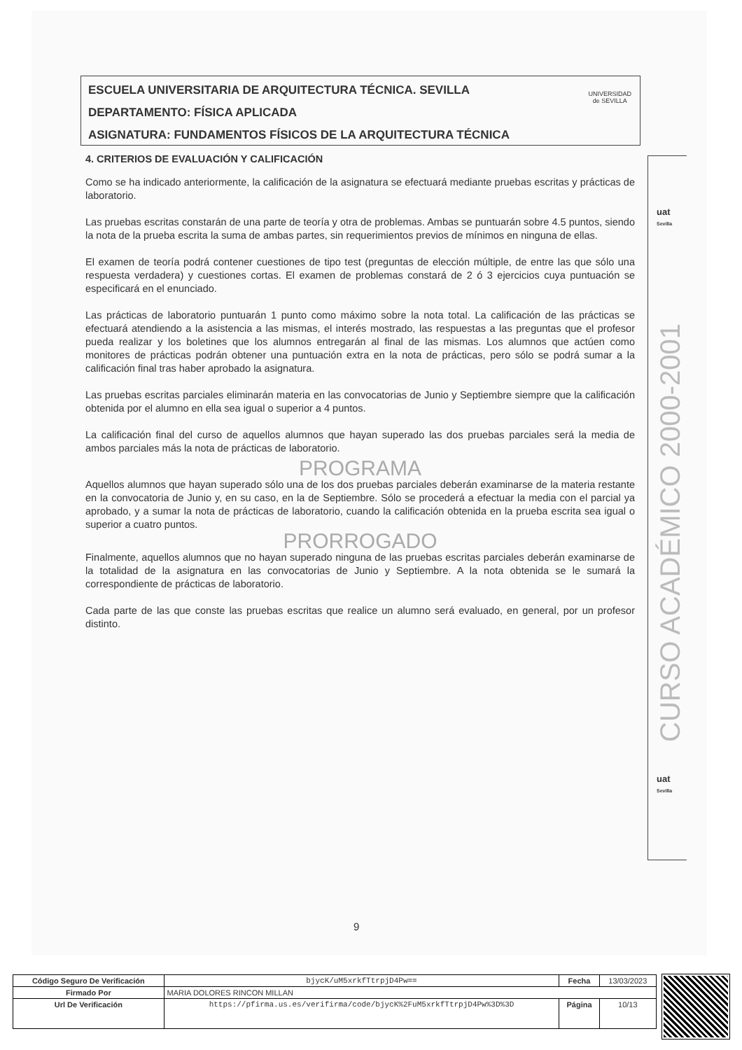ESCUELA UNIVERSITARIA DE ARQUITECTURA TÉCNICA. SEVILLA
DEPARTAMENTO: FÍSICA APLICADA
ASIGNATURA: FUNDAMENTOS FÍSICOS DE LA ARQUITECTURA TÉCNICA
UNIVERSIDAD
de SEVILLA
4. CRITERIOS DE EVALUACIÓN Y CALIFICACIÓN
Como se ha indicado anteriormente, la calificación de la asignatura se efectuará mediante pruebas escritas y prácticas de laboratorio.
Las pruebas escritas constarán de una parte de teoría y otra de problemas. Ambas se puntuarán sobre 4.5 puntos, siendo la nota de la prueba escrita la suma de ambas partes, sin requerimientos previos de mínimos en ninguna de ellas.
El examen de teoría podrá contener cuestiones de tipo test (preguntas de elección múltiple, de entre las que sólo una respuesta verdadera) y cuestiones cortas. El examen de problemas constará de 2 ó 3 ejercicios cuya puntuación se especificará en el enunciado.
Las prácticas de laboratorio puntuarán 1 punto como máximo sobre la nota total. La calificación de las prácticas se efectuará atendiendo a la asistencia a las mismas, el interés mostrado, las respuestas a las preguntas que el profesor pueda realizar y los boletines que los alumnos entregarán al final de las mismas. Los alumnos que actúen como monitores de prácticas podrán obtener una puntuación extra en la nota de prácticas, pero sólo se podrá sumar a la calificación final tras haber aprobado la asignatura.
Las pruebas escritas parciales eliminarán materia en las convocatorias de Junio y Septiembre siempre que la calificación obtenida por el alumno en ella sea igual o superior a 4 puntos.
La calificación final del curso de aquellos alumnos que hayan superado las dos pruebas parciales será la media de ambos parciales más la nota de prácticas de laboratorio.
PROGRAMA
Aquellos alumnos que hayan superado sólo una de los dos pruebas parciales deberán examinarse de la materia restante en la convocatoria de Junio y, en su caso, en la de Septiembre. Sólo se procederá a efectuar la media con el parcial ya aprobado, y a sumar la nota de prácticas de laboratorio, cuando la calificación obtenida en la prueba escrita sea igual o superior a cuatro puntos.
PRORROGADO
Finalmente, aquellos alumnos que no hayan superado ninguna de las pruebas escritas parciales deberán examinarse de la totalidad de la asignatura en las convocatorias de Junio y Septiembre. A la nota obtenida se le sumará la correspondiente de prácticas de laboratorio.
Cada parte de las que conste las pruebas escritas que realice un alumno será evaluado, en general, por un profesor distinto.
uat
Sevilla
CURSO ACADÉMICO 2000-2001
uat
Sevilla
9
| Código Seguro De Verificación | bjycK/uM5xrkfTtrpjD4Pw== | Fecha | 13/03/2023 |
| Firmado Por | MARIA DOLORES RINCON MILLAN | | |
| Url De Verificación | https://pfirma.us.es/verifirma/code/bjycK%2FuM5xrkfTtrpjD4Pw%3D%3D | Página | 10/13 |